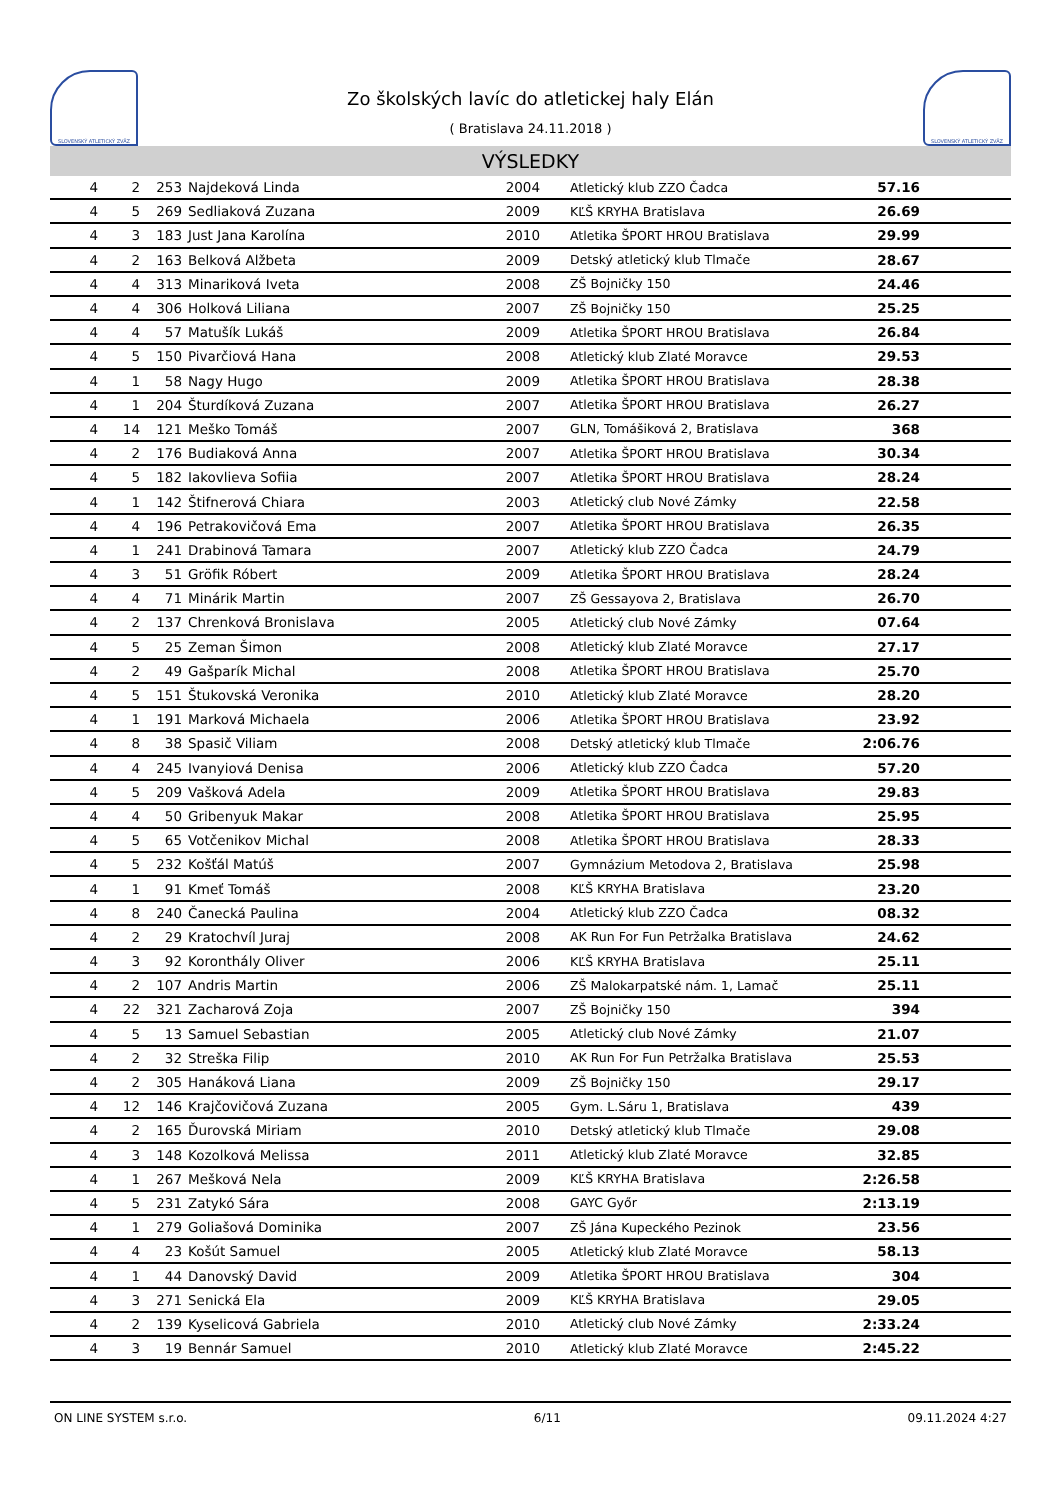SLOVENSKÝ ATLETICKÝ ZVÄZ
Zo školských lavíc do atletickej haly Elán
( Bratislava 24.11.2018 )
SLOVENSKÝ ATLETICKÝ ZVÄZ
VÝSLEDKY
| 4 | 2 | 253 | Najdeková Linda | 2004 | Atletický klub ZZO Čadca | 57.16 | |
| 4 | 5 | 269 | Sedliaková Zuzana | 2009 | KĽŠ KRYHA Bratislava | 26.69 | |
| 4 | 3 | 183 | Just Jana Karolína | 2010 | Atletika ŠPORT HROU Bratislava | 29.99 | |
| 4 | 2 | 163 | Belková Alžbeta | 2009 | Detský atletický klub Tlmače | 28.67 | |
| 4 | 4 | 313 | Minariková Iveta | 2008 | ZŠ Bojničky 150 | 24.46 | |
| 4 | 4 | 306 | Holková Liliana | 2007 | ZŠ Bojničky 150 | 25.25 | |
| 4 | 4 | 57 | Matušík Lukáš | 2009 | Atletika ŠPORT HROU Bratislava | 26.84 | |
| 4 | 5 | 150 | Pivarčiová Hana | 2008 | Atletický klub Zlaté Moravce | 29.53 | |
| 4 | 1 | 58 | Nagy Hugo | 2009 | Atletika ŠPORT HROU Bratislava | 28.38 | |
| 4 | 1 | 204 | Šturdíková Zuzana | 2007 | Atletika ŠPORT HROU Bratislava | 26.27 | |
| 4 | 14 | 121 | Meško Tomáš | 2007 | GLN, Tomášiková 2, Bratislava | 368 | |
| 4 | 2 | 176 | Budiaková Anna | 2007 | Atletika ŠPORT HROU Bratislava | 30.34 | |
| 4 | 5 | 182 | Iakovlieva Sofiia | 2007 | Atletika ŠPORT HROU Bratislava | 28.24 | |
| 4 | 1 | 142 | Štifnerová Chiara | 2003 | Atletický club Nové Zámky | 22.58 | |
| 4 | 4 | 196 | Petrakovičová Ema | 2007 | Atletika ŠPORT HROU Bratislava | 26.35 | |
| 4 | 1 | 241 | Drabinová Tamara | 2007 | Atletický klub ZZO Čadca | 24.79 | |
| 4 | 3 | 51 | Gröfik Róbert | 2009 | Atletika ŠPORT HROU Bratislava | 28.24 | |
| 4 | 4 | 71 | Minárik Martin | 2007 | ZŠ Gessayova 2, Bratislava | 26.70 | |
| 4 | 2 | 137 | Chrenková Bronislava | 2005 | Atletický club Nové Zámky | 07.64 | |
| 4 | 5 | 25 | Zeman Šimon | 2008 | Atletický klub Zlaté Moravce | 27.17 | |
| 4 | 2 | 49 | Gašparík Michal | 2008 | Atletika ŠPORT HROU Bratislava | 25.70 | |
| 4 | 5 | 151 | Štukovská Veronika | 2010 | Atletický klub Zlaté Moravce | 28.20 | |
| 4 | 1 | 191 | Marková Michaela | 2006 | Atletika ŠPORT HROU Bratislava | 23.92 | |
| 4 | 8 | 38 | Spasič Viliam | 2008 | Detský atletický klub Tlmače | 2:06.76 | |
| 4 | 4 | 245 | Ivanyiová Denisa | 2006 | Atletický klub ZZO Čadca | 57.20 | |
| 4 | 5 | 209 | Vašková Adela | 2009 | Atletika ŠPORT HROU Bratislava | 29.83 | |
| 4 | 4 | 50 | Gribenyuk Makar | 2008 | Atletika ŠPORT HROU Bratislava | 25.95 | |
| 4 | 5 | 65 | Votčenikov Michal | 2008 | Atletika ŠPORT HROU Bratislava | 28.33 | |
| 4 | 5 | 232 | Košťál Matúš | 2007 | Gymnázium Metodova 2, Bratislava | 25.98 | |
| 4 | 1 | 91 | Kmeť Tomáš | 2008 | KĽŠ KRYHA Bratislava | 23.20 | |
| 4 | 8 | 240 | Čanecká Paulina | 2004 | Atletický klub ZZO Čadca | 08.32 | |
| 4 | 2 | 29 | Kratochvíl Juraj | 2008 | AK Run For Fun Petržalka Bratislava | 24.62 | |
| 4 | 3 | 92 | Koronthály Oliver | 2006 | KĽŠ KRYHA Bratislava | 25.11 | |
| 4 | 2 | 107 | Andris Martin | 2006 | ZŠ Malokarpatské nám. 1, Lamač | 25.11 | |
| 4 | 22 | 321 | Zacharová Zoja | 2007 | ZŠ Bojničky 150 | 394 | |
| 4 | 5 | 13 | Samuel Sebastian | 2005 | Atletický club Nové Zámky | 21.07 | |
| 4 | 2 | 32 | Streška Filip | 2010 | AK Run For Fun Petržalka Bratislava | 25.53 | |
| 4 | 2 | 305 | Hanáková Liana | 2009 | ZŠ Bojničky 150 | 29.17 | |
| 4 | 12 | 146 | Krajčovičová Zuzana | 2005 | Gym. L.Sáru 1, Bratislava | 439 | |
| 4 | 2 | 165 | Ďurovská Miriam | 2010 | Detský atletický klub Tlmače | 29.08 | |
| 4 | 3 | 148 | Kozolková Melissa | 2011 | Atletický klub Zlaté Moravce | 32.85 | |
| 4 | 1 | 267 | Mešková Nela | 2009 | KĽŠ KRYHA Bratislava | 2:26.58 | |
| 4 | 5 | 231 | Zatykó Sára | 2008 | GAYC Győr | 2:13.19 | |
| 4 | 1 | 279 | Goliašová Dominika | 2007 | ZŠ Jána Kupeckého Pezinok | 23.56 | |
| 4 | 4 | 23 | Košút Samuel | 2005 | Atletický klub Zlaté Moravce | 58.13 | |
| 4 | 1 | 44 | Danovský David | 2009 | Atletika ŠPORT HROU Bratislava | 304 | |
| 4 | 3 | 271 | Senická Ela | 2009 | KĽŠ KRYHA Bratislava | 29.05 | |
| 4 | 2 | 139 | Kyselicová Gabriela | 2010 | Atletický club Nové Zámky | 2:33.24 | |
| 4 | 3 | 19 | Bennár Samuel | 2010 | Atletický klub Zlaté Moravce | 2:45.22 | |
ON LINE SYSTEM s.r.o. 6/11 09.11.2024 4:27